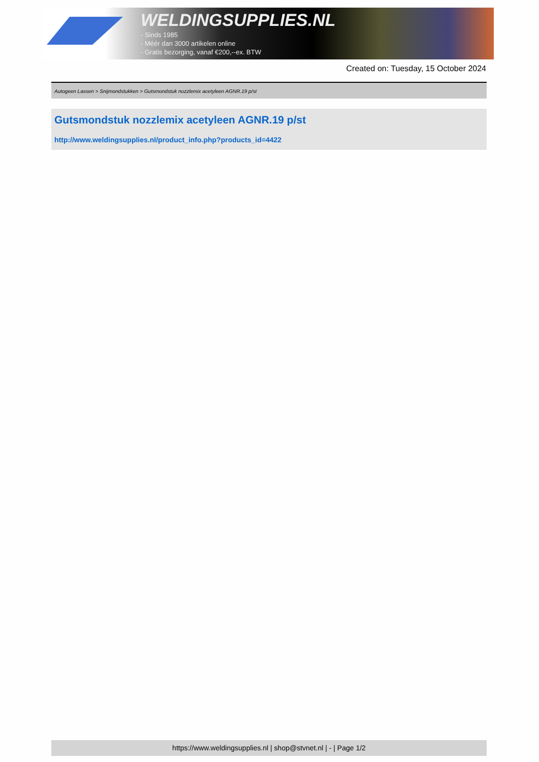WELDINGSUPPLIES.NL
- Sinds 1985
- Méér dan 3000 artikelen online
- Gratis bezorging, vanaf €200,--ex. BTW
Created on: Tuesday, 15 October 2024
Autogeen Lassen > Snijmondstukken > Gutsmondstuk nozzlemix acetyleen AGNR.19 p/st
Gutsmondstuk nozzlemix acetyleen AGNR.19 p/st
http://www.weldingsupplies.nl/product_info.php?products_id=4422
https://www.weldingsupplies.nl | shop@stvnet.nl | - | Page 1/2